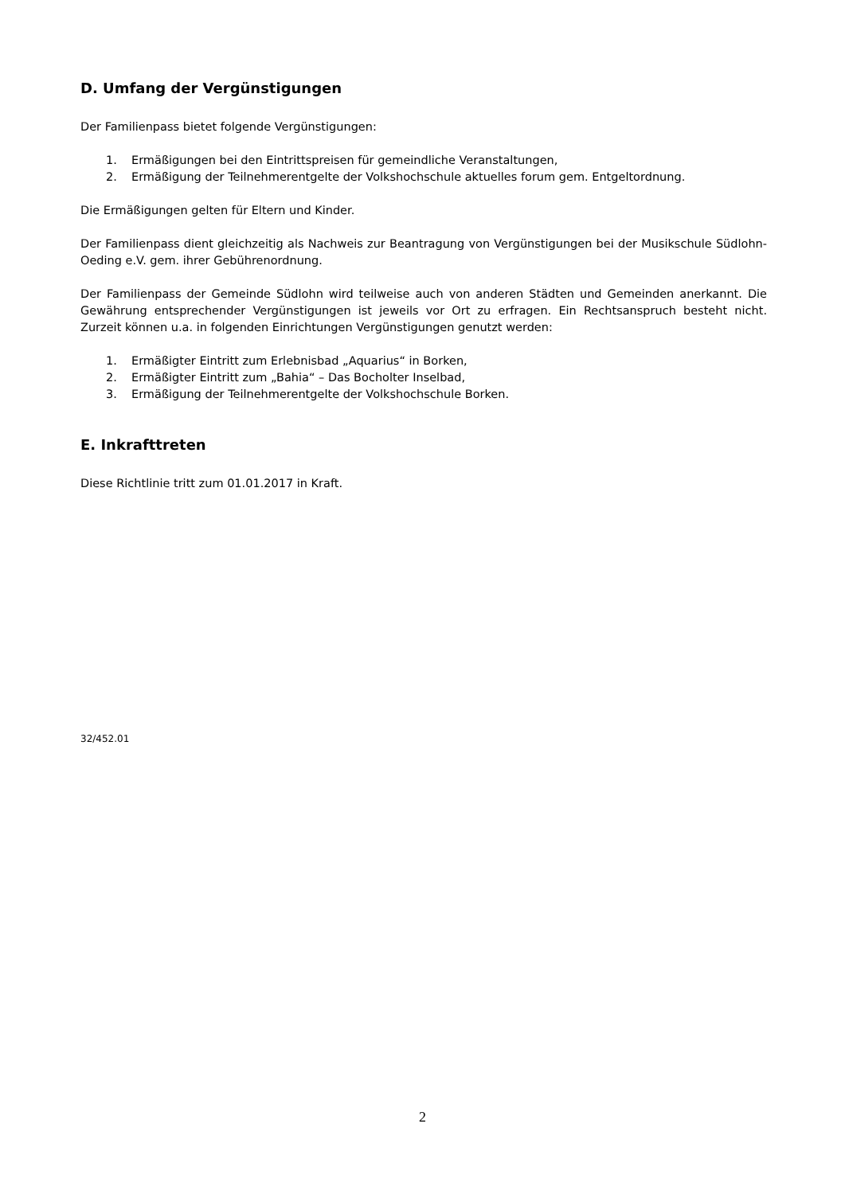D. Umfang der Vergünstigungen
Der Familienpass bietet folgende Vergünstigungen:
1. Ermäßigungen bei den Eintrittspreisen für gemeindliche Veranstaltungen,
2. Ermäßigung der Teilnehmerentgelte der Volkshochschule aktuelles forum gem. Entgeltordnung.
Die Ermäßigungen gelten für Eltern und Kinder.
Der Familienpass dient gleichzeitig als Nachweis zur Beantragung von Vergünstigungen bei der Musikschule Südlohn-Oeding e.V. gem. ihrer Gebührenordnung.
Der Familienpass der Gemeinde Südlohn wird teilweise auch von anderen Städten und Gemeinden anerkannt. Die Gewährung entsprechender Vergünstigungen ist jeweils vor Ort zu erfragen. Ein Rechtsanspruch besteht nicht. Zurzeit können u.a. in folgenden Einrichtungen Vergünstigungen genutzt werden:
1. Ermäßigter Eintritt zum Erlebnisbad „Aquarius“ in Borken,
2. Ermäßigter Eintritt zum „Bahia“ – Das Bocholter Inselbad,
3. Ermäßigung der Teilnehmerentgelte der Volkshochschule Borken.
E. Inkrafttreten
Diese Richtlinie tritt zum 01.01.2017 in Kraft.
32/452.01
2